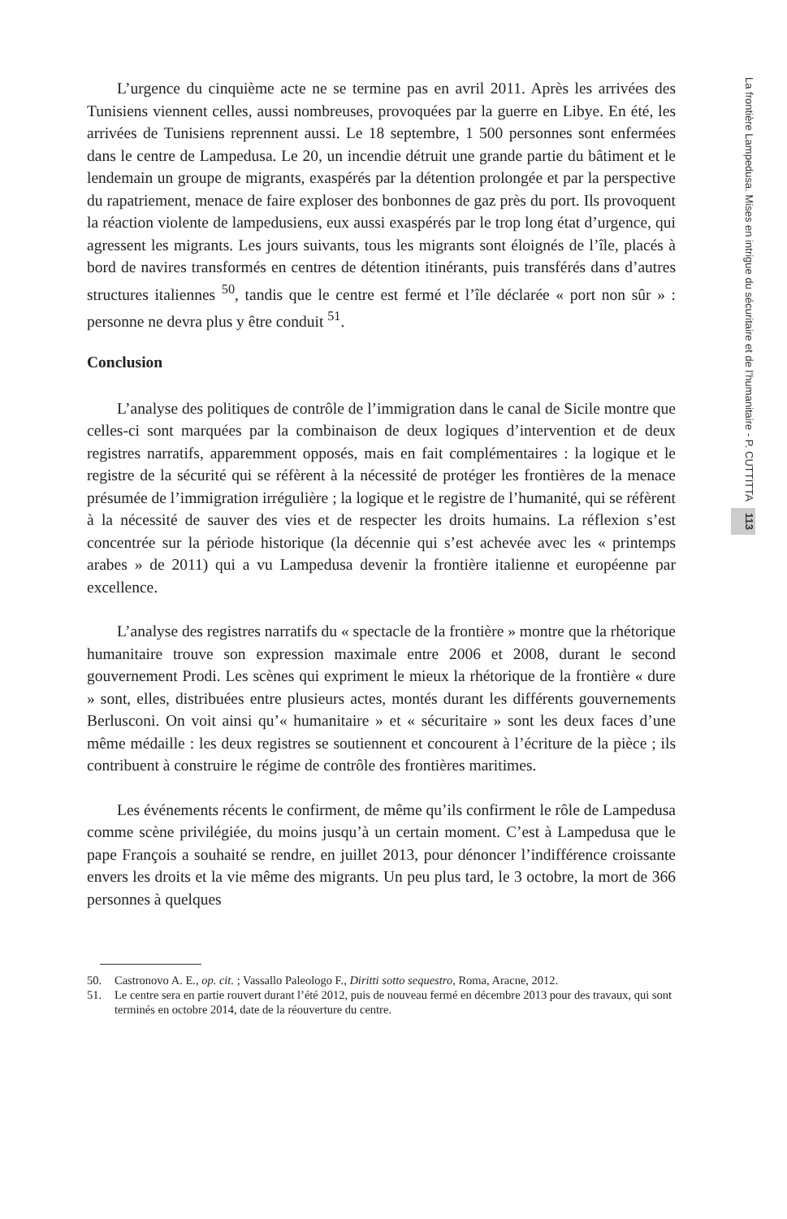L’urgence du cinquième acte ne se termine pas en avril 2011. Après les arrivées des Tunisiens viennent celles, aussi nombreuses, provoquées par la guerre en Libye. En été, les arrivées de Tunisiens reprennent aussi. Le 18 septembre, 1 500 personnes sont enfermées dans le centre de Lampedusa. Le 20, un incendie détruit une grande partie du bâtiment et le lendemain un groupe de migrants, exaspérés par la détention prolongée et par la perspective du rapatriement, menace de faire exploser des bonbonnes de gaz près du port. Ils provoquent la réaction violente de lampedusiens, eux aussi exaspérés par le trop long état d’urgence, qui agressent les migrants. Les jours suivants, tous les migrants sont éloignés de l’île, placés à bord de navires transformés en centres de détention itinérants, puis transférés dans d’autres structures italiennes <sup>50</sup>, tandis que le centre est fermé et l’île déclarée « port non sûr » : personne ne devra plus y être conduit <sup>51</sup>.
Conclusion
L’analyse des politiques de contrôle de l’immigration dans le canal de Sicile montre que celles-ci sont marquées par la combinaison de deux logiques d’intervention et de deux registres narratifs, apparemment opposés, mais en fait complémentaires : la logique et le registre de la sécurité qui se réfèrent à la nécessité de protéger les frontières de la menace présumée de l’immigration irrégulière ; la logique et le registre de l’humanité, qui se réfèrent à la nécessité de sauver des vies et de respecter les droits humains. La réflexion s’est concentrée sur la période historique (la décennie qui s’est achevée avec les « printemps arabes » de 2011) qui a vu Lampedusa devenir la frontière italienne et européenne par excellence.
L’analyse des registres narratifs du « spectacle de la frontière » montre que la rhétorique humanitaire trouve son expression maximale entre 2006 et 2008, durant le second gouvernement Prodi. Les scènes qui expriment le mieux la rhétorique de la frontière « dure » sont, elles, distribuées entre plusieurs actes, montés durant les différents gouvernements Berlusconi. On voit ainsi qu’« humanitaire » et « sécuritaire » sont les deux faces d’une même médaille : les deux registres se soutiennent et concourent à l’écriture de la pièce ; ils contribuent à construire le régime de contrôle des frontières maritimes.
Les événements récents le confirment, de même qu’ils confirment le rôle de Lampedusa comme scène privilégiée, du moins jusqu’à un certain moment. C’est à Lampedusa que le pape François a souhaité se rendre, en juillet 2013, pour dénoncer l’indifférence croissante envers les droits et la vie même des migrants. Un peu plus tard, le 3 octobre, la mort de 366 personnes à quelques
50. Castronovo A. E., op. cit. ; Vassallo Paleologo F., Diritti sotto sequestro, Roma, Aracne, 2012.
51. Le centre sera en partie rouvert durant l’été 2012, puis de nouveau fermé en décembre 2013 pour des travaux, qui sont terminés en octobre 2014, date de la réouverture du centre.
La frontière Lampedusa. Mises en intrigue du sécuritaire et de l’humanitaire - P. CUTTITTA 113